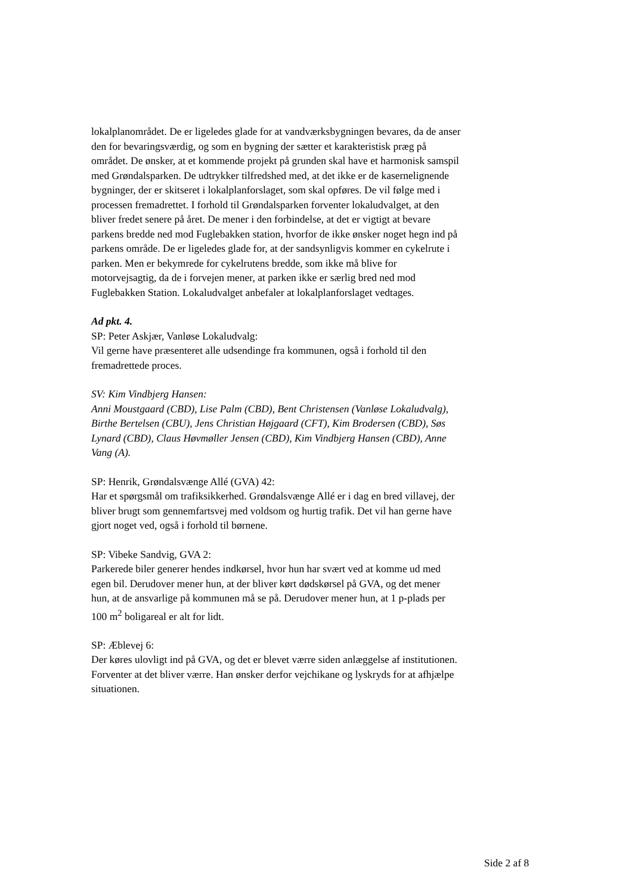lokalplanområdet. De er ligeledes glade for at vandværksbygningen bevares, da de anser den for bevaringsværdig, og som en bygning der sætter et karakteristisk præg på området. De ønsker, at et kommende projekt på grunden skal have et harmonisk samspil med Grøndalsparken. De udtrykker tilfredshed med, at det ikke er de kasernelignende bygninger, der er skitseret i lokalplanforslaget, som skal opføres. De vil følge med i processen fremadrettet. I forhold til Grøndalsparken forventer lokaludvalget, at den bliver fredet senere på året. De mener i den forbindelse, at det er vigtigt at bevare parkens bredde ned mod Fuglebakken station, hvorfor de ikke ønsker noget hegn ind på parkens område. De er ligeledes glade for, at der sandsynligvis kommer en cykelrute i parken. Men er bekymrede for cykelrutens bredde, som ikke må blive for motorvejsagtig, da de i forvejen mener, at parken ikke er særlig bred ned mod Fuglebakken Station. Lokaludvalget anbefaler at lokalplanforslaget vedtages.
Ad pkt. 4.
SP: Peter Askjær, Vanløse Lokaludvalg:
Vil gerne have præsenteret alle udsendinge fra kommunen, også i forhold til den fremadrettede proces.
SV: Kim Vindbjerg Hansen:
Anni Moustgaard (CBD), Lise Palm (CBD), Bent Christensen (Vanløse Lokaludvalg), Birthe Bertelsen (CBU), Jens Christian Højgaard (CFT), Kim Brodersen (CBD), Søs Lynard (CBD), Claus Høvmøller Jensen (CBD), Kim Vindbjerg Hansen (CBD), Anne Vang (A).
SP: Henrik, Grøndalsvænge Allé (GVA) 42:
Har et spørgsmål om trafiksikkerhed. Grøndalsvænge Allé er i dag en bred villavej, der bliver brugt som gennemfartsvej med voldsom og hurtig trafik. Det vil han gerne have gjort noget ved, også i forhold til børnene.
SP: Vibeke Sandvig, GVA 2:
Parkerede biler generer hendes indkørsel, hvor hun har svært ved at komme ud med egen bil. Derudover mener hun, at der bliver kørt dødskørsel på GVA, og det mener hun, at de ansvarlige på kommunen må se på. Derudover mener hun, at 1 p-plads per 100 m<sup>2</sup> boligareal er alt for lidt.
SP: Æblevej 6:
Der køres ulovligt ind på GVA, og det er blevet værre siden anlæggelse af institutionen. Forventer at det bliver værre. Han ønsker derfor vejchikane og lyskryds for at afhjælpe situationen.
Side 2 af 8